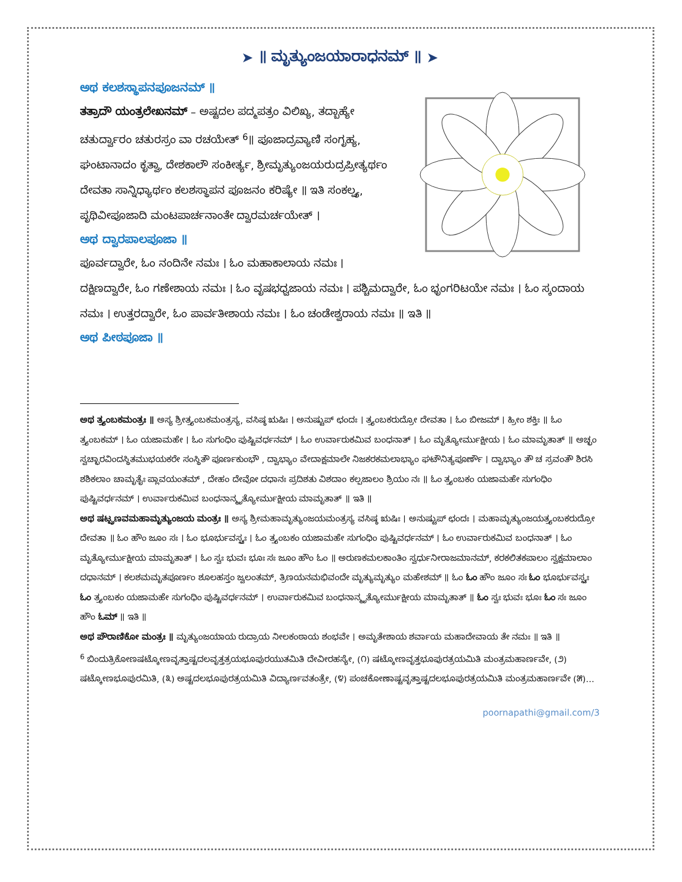➤ ॥ ಮೃತ್ಯುಂಜಯಾರಾಧನಮ್ ॥ ➤
ಅಥ ಕಲಶಸ್ಥಾಪನಪೂಜನಮ್ ॥
ತತ್ರಾದೌ ಯಂತ್ರಲೇಖನಮ್ – ಅಷ್ಟದಲ ಪದ್ಮಪತ್ರಂ ವಿಲಿಖ್ಯ, ತದ್ಬಾಹ್ಯೇ ಚತುರ್ದ್ವಾರಂ ಚತುರಸ್ರಂ ವಾ ರಚಯೇತ್ <sup>6</sup>॥ ಪೂಜಾದ್ರವ್ಯಾಣಿ ಸಂಗೃಹ್ಯ, ಘಂಟಾನಾದಂ ಕೃತ್ವಾ, ದೇಶಕಾಲೌ ಸಂಕೀರ್ತ್ಯ, ಶ್ರೀಮೃತ್ಯುಂಜಯರುದ್ರಪ್ರೀತ್ಯರ್ಥಂ ದೇವತಾ ಸಾನ್ನಿಧ್ಯಾರ್ಥಂ ಕಲಶಸ್ಥಾಪನ ಪೂಜನಂ ಕರಿಷ್ಯೇ ॥ ಇತಿ ಸಂಕಲ್ಪ್ಯ, ಪೃಥಿವೀಪೂಜಾದಿ ಮಂಟಪಾರ್ಚನಾಂತೇ ದ್ವಾರಮರ್ಚಯೇತ್ ।
ಅಥ ದ್ವಾರಪಾಲಪೂಜಾ ॥
ಪೂರ್ವದ್ವಾರೇ, ಓಂ ನಂದಿನೇ ನಮಃ । ಓಂ ಮಹಾಕಾಲಾಯ ನಮಃ । ದಕ್ಷಿಣದ್ವಾರೇ, ಓಂ ಗಣೇಶಾಯ ನಮಃ । ಓಂ ವೃಷಭಧ್ವಜಾಯ ನಮಃ । ಪಶ್ಚಿಮದ್ವಾರೇ, ಓಂ ಭೃಂಗರಿಟಯೇ ನಮಃ । ಓಂ ಸ್ಕಂದಾಯ ನಮಃ । ಉತ್ತರದ್ವಾರೇ, ಓಂ ಪಾರ್ವತೀಶಾಯ ನಮಃ । ಓಂ ಚಂಡೇಶ್ವರಾಯ ನಮಃ ॥ ಇತಿ ॥
ಅಥ ಪೀಠಪೂಜಾ ॥
ಅಥ ತ್ರ್ಯಂಬಕಮಂತ್ರಃ ॥ ಅಸ್ಯ ಶ್ರೀತ್ರ್ಯಂಬಕಮಂತ್ರಸ್ಯ, ವಸಿಷ್ಠ ಋಷಿಃ । ಅನುಷ್ಟುಪ್ ಛಂದಃ । ತ್ರ್ಯಂಬಕರುದ್ರೋ ದೇವತಾ । ಓಂ ಬೀಜಮ್ । ಹ್ರೀಂ ಶಕ್ತಿಃ ॥ ಓಂ ತ್ರ್ಯಂಬಕಮ್ । ಓಂ ಯಜಾಮಹೇ । ಓಂ ಸುಗಂಧಿಂ ಪುಷ್ಟಿವರ್ಧನಮ್ । ಓಂ ಉರ್ವಾರುಕಮಿವ ಬಂಧನಾತ್ । ಓಂ ಮೃತ್ಯೋರ್ಮುಕ್ಷೀಯ । ಓಂ ಮಾಮೃತಾತ್ ॥ ಅಚ್ಛಂ ಸ್ವಚ್ಛಾರವಿಂದಸ್ಥಿತಮುಭಯಕರೇ ಸಂಸ್ಥಿತೌ ಪೂರ್ಣಕುಂಭೌ , ದ್ವಾಭ್ಯಾಂ ವೇದಾಕ್ಷಮಾಲೇ ನಿಜಕರಕಮಲಾಭ್ಯಾಂ ಘಟೌನಿತ್ಯಪೂರ್ಣೌ । ದ್ವಾಭ್ಯಾಂ ತೌ ಚ ಸ್ರವಂತೌ ಶಿರಸಿ ಶಶಿಕಲಾಂ ಚಾಮೃತೈಃ ಪ್ಲಾವಯಂತಮ್ , ದೇಹಂ ದೇವೋ ದಧಾನಃ ಪ್ರದಿಶತು ವಿಶದಾಂ ಕಲ್ಪಜಾಲಂ ಶ್ರಿಯಂ ನಃ ॥ ಓಂ ತ್ರ್ಯಂಬಕಂ ಯಜಾಮಹೇ ಸುಗಂಧಿಂ ಪುಷ್ಟಿವರ್ಧನಮ್ । ಉರ್ವಾರುಕಮಿವ ಬಂಧನಾನ್ಮೃತ್ಯೋರ್ಮುಕ್ಷೀಯ ಮಾಮೃತಾತ್ ॥ ಇತಿ ॥
ಅಥ ಷಟ್ಪ್ರಣವಮಹಾಮೃತ್ಯುಂಜಯ ಮಂತ್ರಃ ॥ ಅಸ್ಯ ಶ್ರೀಮಹಾಮೃತ್ಯುಂಜಯಮಂತ್ರಸ್ಯ ವಸಿಷ್ಠ ಋಷಿಃ । ಅನುಷ್ಟುಪ್ ಛಂದಃ । ಮಹಾಮೃತ್ಯುಂಜಯತ್ರ್ಯಂಬಕರುದ್ರೋ ದೇವತಾ ॥ ಓಂ ಹೌಂ ಜೂಂ ಸಃ । ಓಂ ಭೂರ್ಭುವಸ್ಸ್ವಃ । ಓಂ ತ್ರ್ಯಂಬಕಂ ಯಜಾಮಹೇ ಸುಗಂಧಿಂ ಪುಷ್ಟಿವರ್ಧನಮ್ । ಓಂ ಉರ್ವಾರುಕಮಿವ ಬಂಧನಾತ್ । ಓಂ ಮೃತ್ಯೋರ್ಮುಕ್ಷೀಯ ಮಾಮೃತಾತ್ । ಓಂ ಸ್ವಃ ಭುವಃ ಭೂಃ ಸಃ ಜೂಂ ಹೌಂ ಓಂ ॥ ಅರುಣಕಮಲಕಾಂತಿಂ ಸ್ವರ್ಧುನೀರಾಜಮಾನಮ್, ಕರಕಲಿತಕಪಾಲಂ ಸ್ವಕ್ಷಮಾಲಾಂ ದಧಾನಮ್ । ಕಲಶಮಮೃತಪೂರ್ಣಂ ಶೂಲಹಸ್ತಂ ಜ್ವಲಂತಮ್, ತ್ರಿಣಯನಮಭಿವಂದೇ ಮೃತ್ಯುಮೃತ್ಯುಂ ಮಹೇಶಮ್ ॥ ಓಂ ಓಂ ಹೌಂ ಜೂಂ ಸಃ ಓಂ ಭೂರ್ಭುವಸ್ಸ್ವಃ ಓಂ ತ್ರ್ಯಂಬಕಂ ಯಜಾಮಹೇ ಸುಗಂಧಿಂ ಪುಷ್ಟಿವರ್ಧನಮ್ । ಉರ್ವಾರುಕಮಿವ ಬಂಧನಾನ್ಮೃತ್ಯೋರ್ಮುಕ್ಷೀಯ ಮಾಮೃತಾತ್ ॥ ಓಂ ಸ್ವಃ ಭುವಃ ಭೂಃ ಓಂ ಸಃ ಜೂಂ ಹೌಂ ಓಮ್ ॥ ಇತಿ ॥
ಅಥ ಪೌರಾಣಿಕೋ ಮಂತ್ರಃ ॥ ಮೃತ್ಯುಂಜಯಾಯ ರುದ್ರಾಯ ನೀಲಕಂಠಾಯ ಶಂಭವೇ । ಅಮೃತೇಶಾಯ ಶರ್ವಾಯ ಮಹಾದೇವಾಯ ತೇ ನಮಃ ॥ ಇತಿ ॥
<sup>6</sup> ಬಿಂದುತ್ರಿಕೋಣಷಟ್ಕೋಣವೃತ್ತಾಷ್ಟದಲವೃತ್ತತ್ರಯಭೂಪುರಯುತಮಿತಿ ದೇವೀರಹಸ್ಯೇ, (೧) ಷಟ್ಕೋಣವೃತ್ತಭೂಪುರತ್ರಯಮಿತಿ ಮಂತ್ರಮಹಾರ್ಣವೇ, (೨) ಷಟ್ಕೋಣಭೂಪುರಮಿತಿ, (೩) ಅಷ್ಟದಲಭೂಪುರತ್ರಯಮಿತಿ ವಿದ್ಯಾರ್ಣವತಂತ್ರೇ, (೪) ಪಂಚಕೋಣಾಷ್ಟವೃತ್ತಾಷ್ಟದಲಭೂಪುರತ್ರಯಮಿತಿ ಮಂತ್ರಮಹಾರ್ಣವೇ (೫)…
poornapathi@gmail.com/3